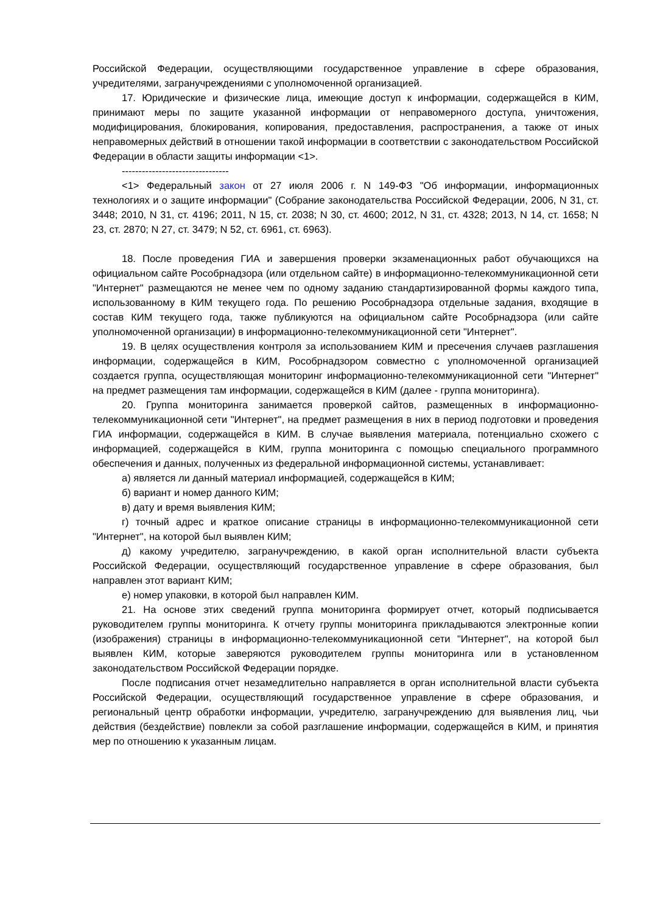Российской Федерации, осуществляющими государственное управление в сфере образования, учредителями, загранучреждениями с уполномоченной организацией.
17. Юридические и физические лица, имеющие доступ к информации, содержащейся в КИМ, принимают меры по защите указанной информации от неправомерного доступа, уничтожения, модифицирования, блокирования, копирования, предоставления, распространения, а также от иных неправомерных действий в отношении такой информации в соответствии с законодательством Российской Федерации в области защиты информации <1>.
--------------------------------
<1> Федеральный закон от 27 июля 2006 г. N 149-ФЗ "Об информации, информационных технологиях и о защите информации" (Собрание законодательства Российской Федерации, 2006, N 31, ст. 3448; 2010, N 31, ст. 4196; 2011, N 15, ст. 2038; N 30, ст. 4600; 2012, N 31, ст. 4328; 2013, N 14, ст. 1658; N 23, ст. 2870; N 27, ст. 3479; N 52, ст. 6961, ст. 6963).
18. После проведения ГИА и завершения проверки экзаменационных работ обучающихся на официальном сайте Рособрнадзора (или отдельном сайте) в информационно-телекоммуникационной сети "Интернет" размещаются не менее чем по одному заданию стандартизированной формы каждого типа, использованному в КИМ текущего года. По решению Рособрнадзора отдельные задания, входящие в состав КИМ текущего года, также публикуются на официальном сайте Рособрнадзора (или сайте уполномоченной организации) в информационно-телекоммуникационной сети "Интернет".
19. В целях осуществления контроля за использованием КИМ и пресечения случаев разглашения информации, содержащейся в КИМ, Рособрнадзором совместно с уполномоченной организацией создается группа, осуществляющая мониторинг информационно-телекоммуникационной сети "Интернет" на предмет размещения там информации, содержащейся в КИМ (далее - группа мониторинга).
20. Группа мониторинга занимается проверкой сайтов, размещенных в информационно-телекоммуникационной сети "Интернет", на предмет размещения в них в период подготовки и проведения ГИА информации, содержащейся в КИМ. В случае выявления материала, потенциально схожего с информацией, содержащейся в КИМ, группа мониторинга с помощью специального программного обеспечения и данных, полученных из федеральной информационной системы, устанавливает:
а) является ли данный материал информацией, содержащейся в КИМ;
б) вариант и номер данного КИМ;
в) дату и время выявления КИМ;
г) точный адрес и краткое описание страницы в информационно-телекоммуникационной сети "Интернет", на которой был выявлен КИМ;
д) какому учредителю, загранучреждению, в какой орган исполнительной власти субъекта Российской Федерации, осуществляющий государственное управление в сфере образования, был направлен этот вариант КИМ;
е) номер упаковки, в которой был направлен КИМ.
21. На основе этих сведений группа мониторинга формирует отчет, который подписывается руководителем группы мониторинга. К отчету группы мониторинга прикладываются электронные копии (изображения) страницы в информационно-телекоммуникационной сети "Интернет", на которой был выявлен КИМ, которые заверяются руководителем группы мониторинга или в установленном законодательством Российской Федерации порядке.
После подписания отчет незамедлительно направляется в орган исполнительной власти субъекта Российской Федерации, осуществляющий государственное управление в сфере образования, и региональный центр обработки информации, учредителю, загранучреждению для выявления лиц, чьи действия (бездействие) повлекли за собой разглашение информации, содержащейся в КИМ, и принятия мер по отношению к указанным лицам.